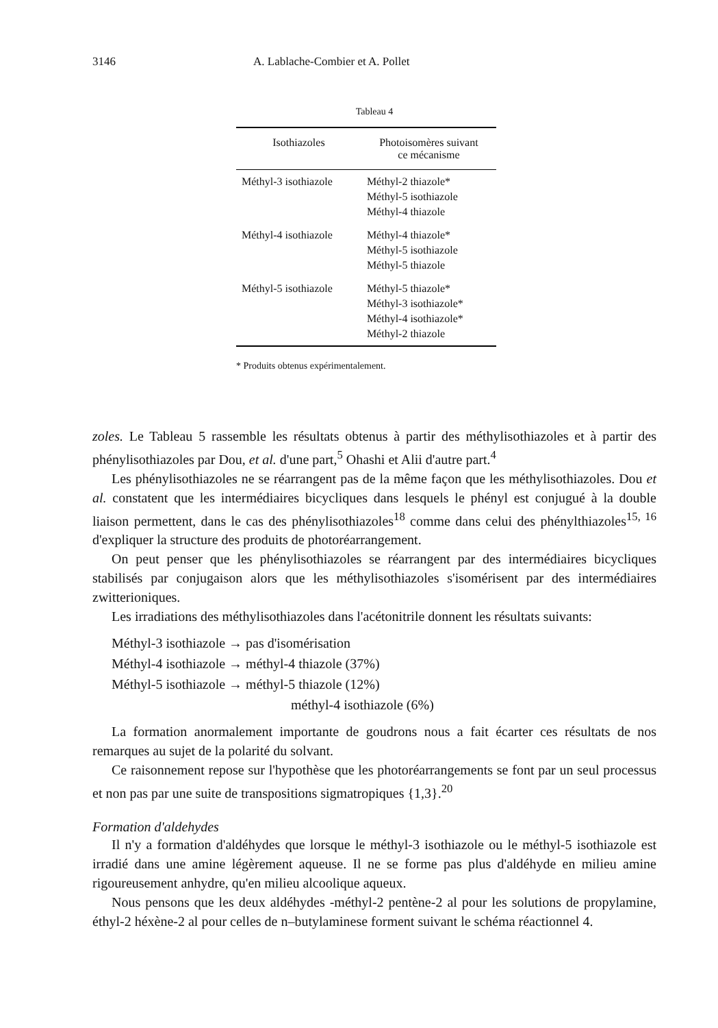3146 A. Lablache-Combier et A. Pollet
Tableau 4
| Isothiazoles | Photoisomères suivant ce mécanisme |
| --- | --- |
| Méthyl-3 isothiazole | Méthyl-2 thiazole* Méthyl-5 isothiazole Méthyl-4 thiazole |
| Méthyl-4 isothiazole | Méthyl-4 thiazole* Méthyl-5 isothiazole Méthyl-5 thiazole |
| Méthyl-5 isothiazole | Méthyl-5 thiazole* Méthyl-3 isothiazole* Méthyl-4 isothiazole* Méthyl-2 thiazole |
* Produits obtenus expérimentalement.
zoles. Le Tableau 5 rassemble les résultats obtenus à partir des méthylisothiazoles et à partir des phénylisothiazoles par Dou, et al. d'une part,<sup>5</sup> Ohashi et Alii d'autre part.<sup>4</sup>
Les phénylisothiazoles ne se réarrangent pas de la même façon que les méthylisothiazoles. Dou et al. constatent que les intermédiaires bicycliques dans lesquels le phényl est conjugué à la double liaison permettent, dans le cas des phénylisothiazoles<sup>18</sup> comme dans celui des phénylthiazoles<sup>15, 16</sup> d'expliquer la structure des produits de photoréarrangement.
On peut penser que les phénylisothiazoles se réarrangent par des intermédiaires bicycliques stabilisés par conjugaison alors que les méthylisothiazoles s'isomérisent par des intermédiaires zwitterioniques.
Les irradiations des méthylisothiazoles dans l'acétonitrile donnent les résultats suivants:
Méthyl-3 isothiazole → pas d'isomérisation
Méthyl-4 isothiazole → méthyl-4 thiazole (37%)
Méthyl-5 isothiazole → méthyl-5 thiazole (12%)
méthyl-4 isothiazole (6%)
La formation anormalement importante de goudrons nous a fait écarter ces résultats de nos remarques au sujet de la polarité du solvant.
Ce raisonnement repose sur l'hypothèse que les photoréarrangements se font par un seul processus et non pas par une suite de transpositions sigmatropiques {1,3}.<sup>20</sup>
Formation d'aldehydes
Il n'y a formation d'aldéhydes que lorsque le méthyl-3 isothiazole ou le méthyl-5 isothiazole est irradié dans une amine légèrement aqueuse. Il ne se forme pas plus d'aldéhyde en milieu amine rigoureusement anhydre, qu'en milieu alcoolique aqueux.
Nous pensons que les deux aldéhydes -méthyl-2 pentène-2 al pour les solutions de propylamine, éthyl-2 héxène-2 al pour celles de n–butylaminese forment suivant le schéma réactionnel 4.